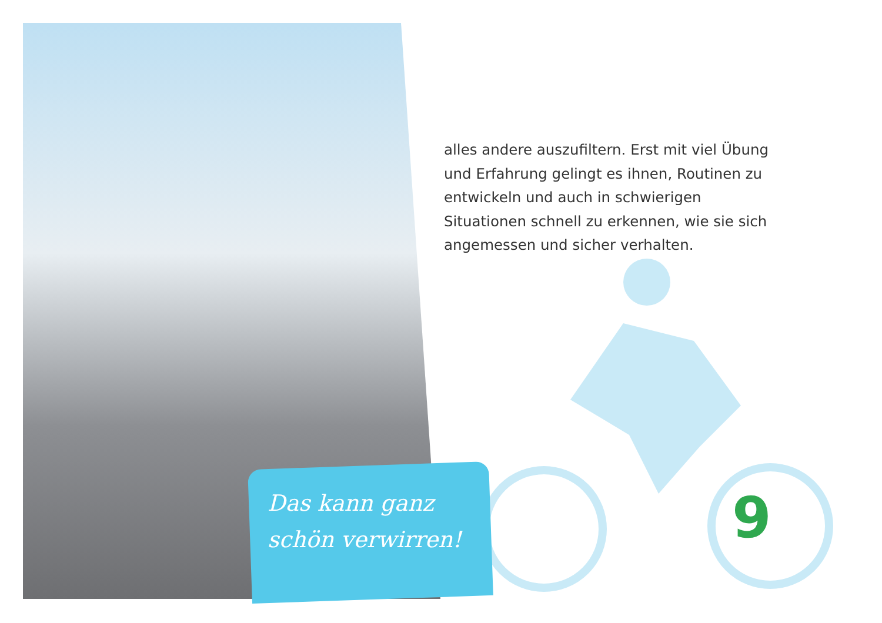alles andere auszufiltern. Erst mit viel Übung und Erfahrung gelingt es ihnen, Routinen zu entwickeln und auch in schwierigen Situationen schnell zu erkennen, wie sie sich angemessen und sicher verhalten.
Das kann ganz
schön verwirren!
9